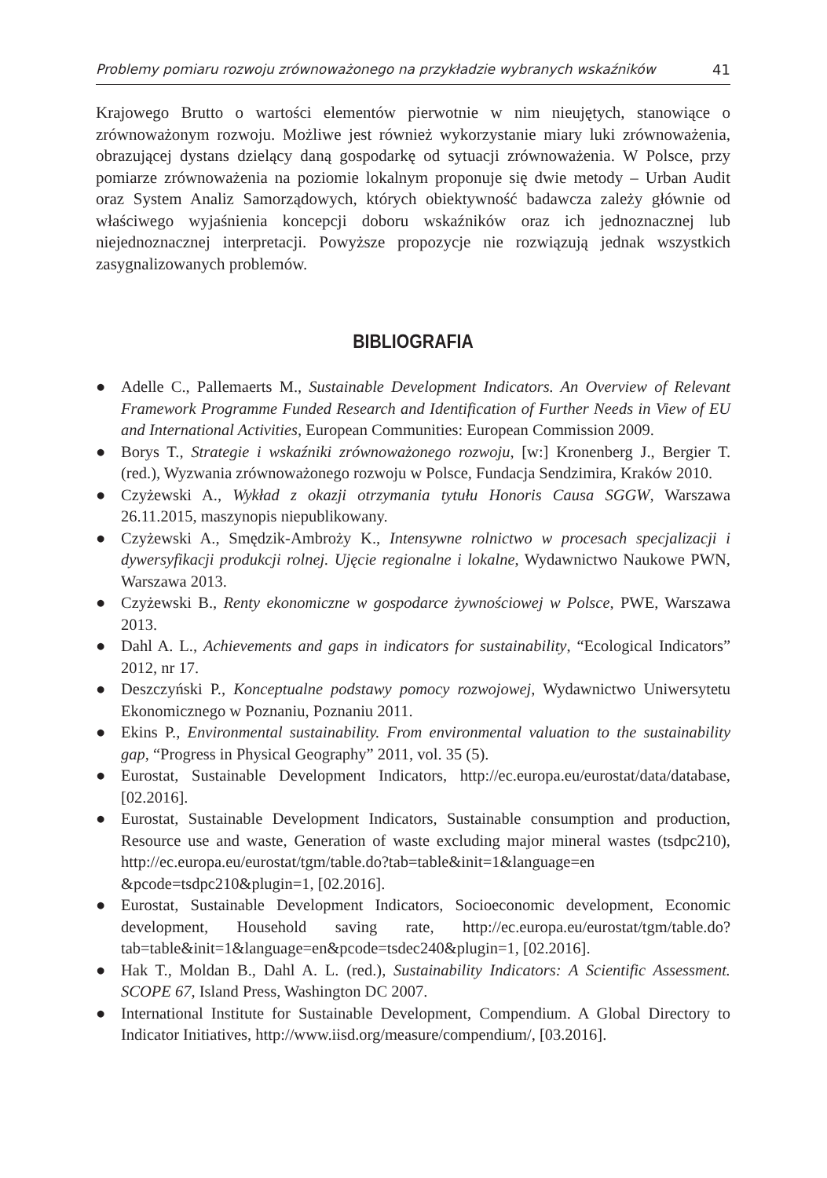Problemy pomiaru rozwoju zrównoważonego na przykładzie wybranych wskaźników 41
Krajowego Brutto o wartości elementów pierwotnie w nim nieujętych, stanowiące o zrównoważonym rozwoju. Możliwe jest również wykorzystanie miary luki zrównoważenia, obrazującej dystans dzielący daną gospodarkę od sytuacji zrównoważenia. W Polsce, przy pomiarze zrównoważenia na poziomie lokalnym proponuje się dwie metody – Urban Audit oraz System Analiz Samorządowych, których obiektywność badawcza zależy głównie od właściwego wyjaśnienia koncepcji doboru wskaźników oraz ich jednoznacznej lub niejednoznacznej interpretacji. Powyższe propozycje nie rozwiązują jednak wszystkich zasygnalizowanych problemów.
BIBLIOGRAFIA
● Adelle C., Pallemaerts M., Sustainable Development Indicators. An Overview of Relevant Framework Programme Funded Research and Identification of Further Needs in View of EU and International Activities, European Communities: European Commission 2009.
● Borys T., Strategie i wskaźniki zrównoważonego rozwoju, [w:] Kronenberg J., Bergier T. (red.), Wyzwania zrównoważonego rozwoju w Polsce, Fundacja Sendzimira, Kraków 2010.
● Czyżewski A., Wykład z okazji otrzymania tytułu Honoris Causa SGGW, Warszawa 26.11.2015, maszynopis niepublikowany.
● Czyżewski A., Smędzik-Ambroży K., Intensywne rolnictwo w procesach specjalizacji i dywersyfikacji produkcji rolnej. Ujęcie regionalne i lokalne, Wydawnictwo Naukowe PWN, Warszawa 2013.
● Czyżewski B., Renty ekonomiczne w gospodarce żywnościowej w Polsce, PWE, Warszawa 2013.
● Dahl A. L., Achievements and gaps in indicators for sustainability, “Ecological Indicators” 2012, nr 17.
● Deszczyński P., Konceptualne podstawy pomocy rozwojowej, Wydawnictwo Uniwersytetu Ekonomicznego w Poznaniu, Poznaniu 2011.
● Ekins P., Environmental sustainability. From environmental valuation to the sustainability gap, “Progress in Physical Geography” 2011, vol. 35 (5).
● Eurostat, Sustainable Development Indicators, http://ec.europa.eu/eurostat/data/database, [02.2016].
● Eurostat, Sustainable Development Indicators, Sustainable consumption and production, Resource use and waste, Generation of waste excluding major mineral wastes (tsdpc210), http://ec.europa.eu/eurostat/tgm/table.do?tab=table&init=1&language=en &pcode=tsdpc210&plugin=1, [02.2016].
● Eurostat, Sustainable Development Indicators, Socioeconomic development, Economic development, Household saving rate, http://ec.europa.eu/eurostat/tgm/table.do?tab=table&init=1&language=en&pcode=tsdec240&plugin=1, [02.2016].
● Hak T., Moldan B., Dahl A. L. (red.), Sustainability Indicators: A Scientific Assessment. SCOPE 67, Island Press, Washington DC 2007.
● International Institute for Sustainable Development, Compendium. A Global Directory to Indicator Initiatives, http://www.iisd.org/measure/compendium/, [03.2016].